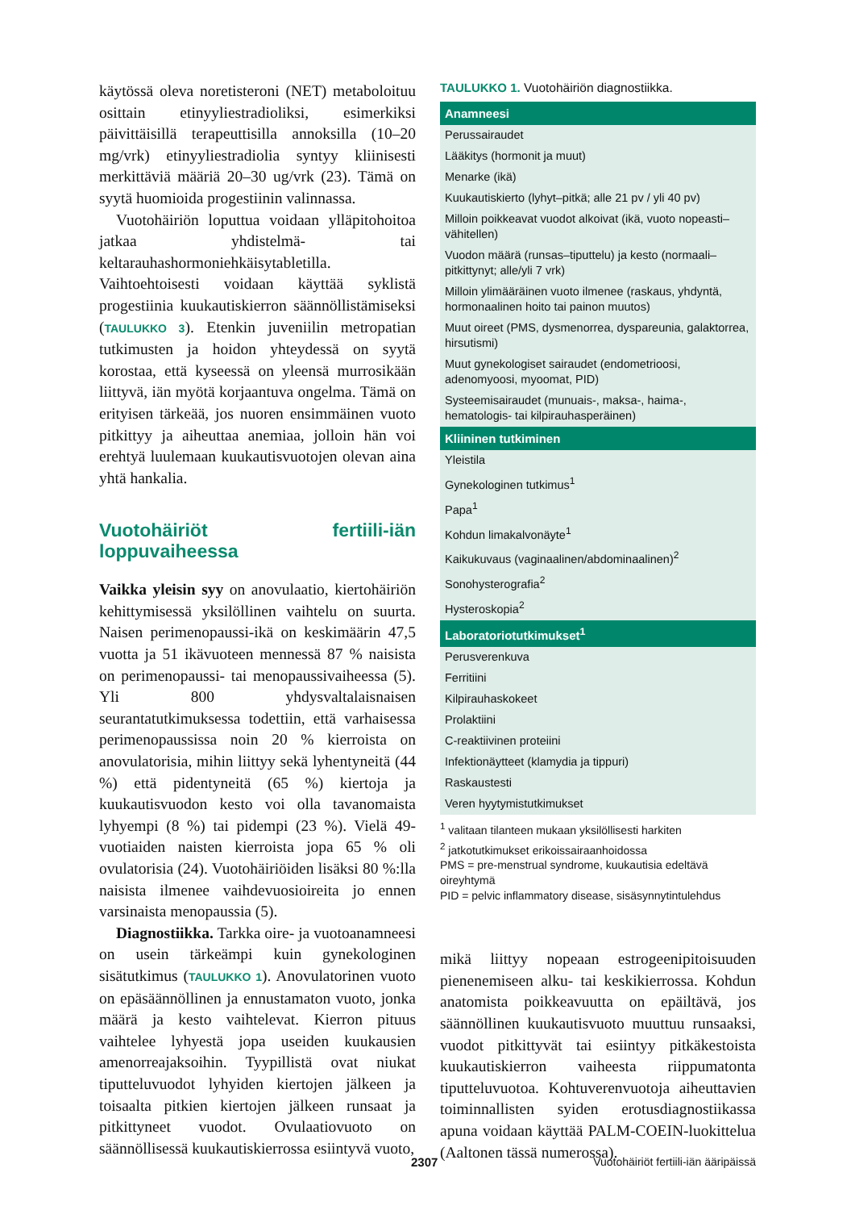käytössä oleva noretisteroni (NET) metaboloituu osittain etinyyliestradioliksi, esimerkiksi päivittäisillä terapeuttisilla annoksilla (10–20 mg/vrk) etinyyliestradiolia syntyy kliinisesti merkittäviä määriä 20–30 ug/vrk (23). Tämä on syytä huomioida progestiinin valinnassa.
Vuotohäiriön loputtua voidaan ylläpitohoitoa jatkaa yhdistelmä- tai keltarauhashormoniehkäisytabletilla. Vaihtoehtoisesti voidaan käyttää syklistä progestiinia kuukautiskierron säännöllistämiseksi (TAULUKKO 3). Etenkin juveniilin metropatian tutkimusten ja hoidon yhteydessä on syytä korostaa, että kyseessä on yleensä murrosikään liittyvä, iän myötä korjaantuva ongelma. Tämä on erityisen tärkeää, jos nuoren ensimmäinen vuoto pitkittyy ja aiheuttaa anemiaa, jolloin hän voi erehtyä luulemaan kuukautisvuotojen olevan aina yhtä hankalia.
Vuotohäiriöt fertiili-iän loppuvaiheessa
Vaikka yleisin syy on anovulaatio, kiertohäiriön kehittymisessä yksilöllinen vaihtelu on suurta. Naisen perimenopaussi-ikä on keskimäärin 47,5 vuotta ja 51 ikävuoteen mennessä 87 % naisista on perimenopaussi- tai menopaussivaiheessa (5). Yli 800 yhdysvaltalaisnaisen seurantatutkimuksessa todettiin, että varhaisessa perimenopaussissa noin 20 % kierroista on anovulatorisia, mihin liittyy sekä lyhentyneitä (44 %) että pidentyneitä (65 %) kiertoja ja kuukautisvuodon kesto voi olla tavanomaista lyhyempi (8 %) tai pidempi (23 %). Vielä 49-vuotiaiden naisten kierroista jopa 65 % oli ovulatorisia (24). Vuotohäiriöiden lisäksi 80 %:lla naisista ilmenee vaihdevuosioireita jo ennen varsinaista menopaussia (5).
Diagnostiikka. Tarkka oire- ja vuotoanamneesi on usein tärkeämpi kuin gynekologinen sisätutkimus (TAULUKKO 1). Anovulatorinen vuoto on epäsäännöllinen ja ennustamaton vuoto, jonka määrä ja kesto vaihtelevat. Kierron pituus vaihtelee lyhyestä jopa useiden kuukausien amenorreajaksoihin. Tyypillistä ovat niukat tiputteluvuodot lyhyiden kiertojen jälkeen ja toisaalta pitkien kiertojen jälkeen runsaat ja pitkittyneet vuodot. Ovulaatiovuoto on säännöllisessä kuukautiskierrossa esiintyvä vuoto,
TAULUKKO 1. Vuotohäiriön diagnostiikka.
| Anamneesi |
| --- |
| Perussairaudet |
| Lääkitys (hormonit ja muut) |
| Menarke (ikä) |
| Kuukautiskierto (lyhyt–pitkä; alle 21 pv / yli 40 pv) |
| Milloin poikkeavat vuodot alkoivat (ikä, vuoto nopeasti–vähitellen) |
| Vuodon määrä (runsas–tiputtelu) ja kesto (normaali–pitkittynyt; alle/yli 7 vrk) |
| Milloin ylimääräinen vuoto ilmenee (raskaus, yhdyntä, hormonaalinen hoito tai painon muutos) |
| Muut oireet (PMS, dysmenorrea, dyspareunia, galaktorrea, hirsutismi) |
| Muut gynekologiset sairaudet (endometrioosi, adenomyoosi, myoomat, PID) |
| Systeemisairaudet (munuais-, maksa-, haima-, hematologis- tai kilpirauhasperäinen) |
| Kliininen tutkiminen |
| Yleistila |
| Gynekologinen tutkimus<sup>1</sup> |
| Papa<sup>1</sup> |
| Kohdun limakalvonäyte<sup>1</sup> |
| Kaikukuvaus (vaginaalinen/abdominaalinen)<sup>2</sup> |
| Sonohysterografia<sup>2</sup> |
| Hysteroskopia<sup>2</sup> |
| Laboratoriotutkimukset<sup>1</sup> |
| Perusverenkuva |
| Ferritiini |
| Kilpirauhaskokeet |
| Prolaktiini |
| C-reaktiivinen proteiini |
| Infektionäytteet (klamydia ja tippuri) |
| Raskaustesti |
| Veren hyytymistutkimukset |
<sup>1</sup> valitaan tilanteen mukaan yksilöllisesti harkiten
<sup>2</sup> jatkotutkimukset erikoissairaanhoidossa
PMS = pre-menstrual syndrome, kuukautisia edeltävä oireyhtymä
PID = pelvic inflammatory disease, sisäsynnytintulehdus
mikä liittyy nopeaan estrogeenipitoisuuden pienenemiseen alku- tai keskikierrossa. Kohdun anatomista poikkeavuutta on epäiltävä, jos säännöllinen kuukautisvuoto muuttuu runsaaksi, vuodot pitkittyvät tai esiintyy pitkäkestoista kuukautiskierron vaiheesta riippumatonta tiputteluvuotoa. Kohtuverenvuotoja aiheuttavien toiminnallisten syiden erotusdiagnostiikassa apuna voidaan käyttää PALM-COEIN-luokittelua (Aaltonen tässä numerossa).
2307 Vuotohäiriöt fertiili-iän ääripäissä